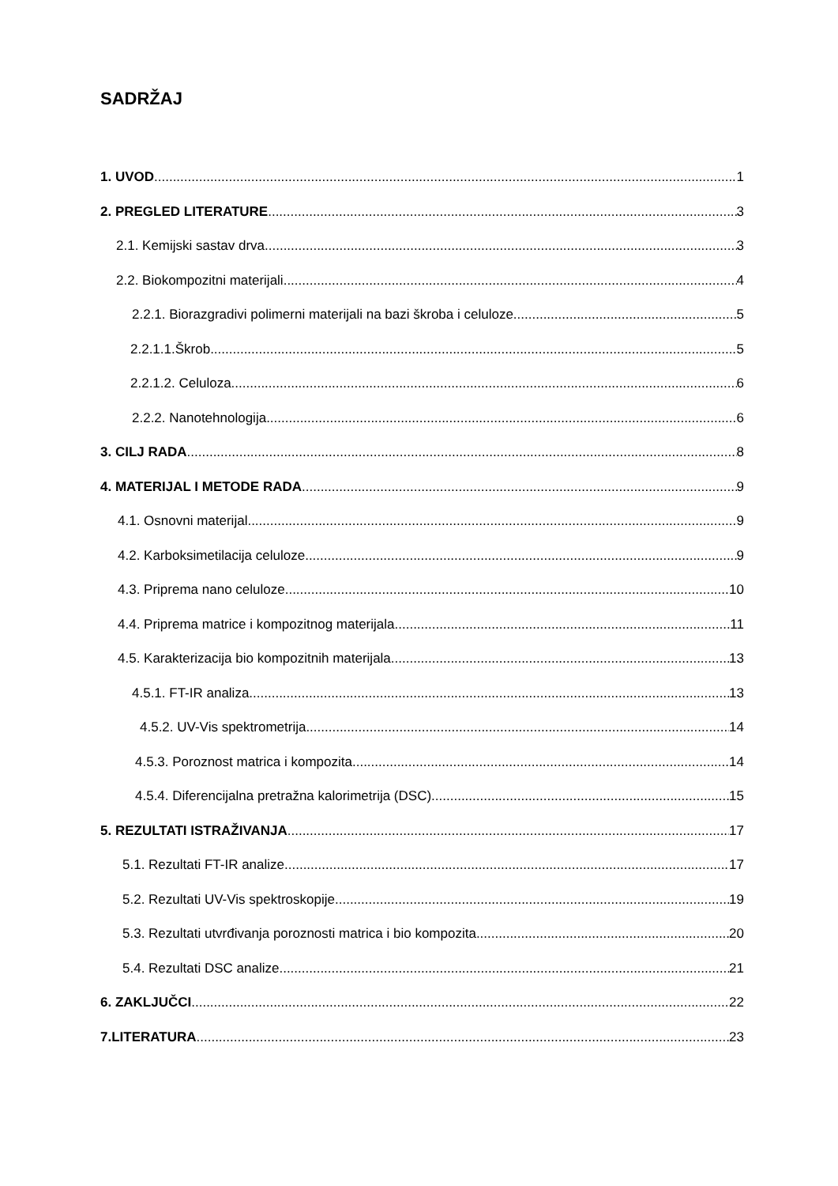SADRŽAJ
1. UVOD 1
2. PREGLED LITERATURE 3
2.1. Kemijski sastav drva 3
2.2. Biokompozitni materijali 4
2.2.1. Biorazgradivi polimerni materijali na bazi škroba i celuloze 5
2.2.1.1.Škrob 5
2.2.1.2. Celuloza 6
2.2.2. Nanotehnologija 6
3. CILJ RADA 8
4. MATERIJAL I METODE RADA 9
4.1. Osnovni materijal 9
4.2. Karboksimetilacija celuloze 9
4.3. Priprema nano celuloze 10
4.4. Priprema matrice i kompozitnog materijala 11
4.5. Karakterizacija bio kompozitnih materijala 13
4.5.1. FT-IR analiza 13
4.5.2. UV-Vis spektrometrija 14
4.5.3. Poroznost matrica i kompozita 14
4.5.4. Diferencijalna pretražna kalorimetrija (DSC) 15
5. REZULTATI ISTRAŽIVANJA 17
5.1. Rezultati FT-IR analize 17
5.2. Rezultati UV-Vis spektroskopije 19
5.3. Rezultati utvrđivanja poroznosti matrica i bio kompozita 20
5.4. Rezultati DSC analize 21
6. ZAKLJUČCI 22
7.LITERATURA 23